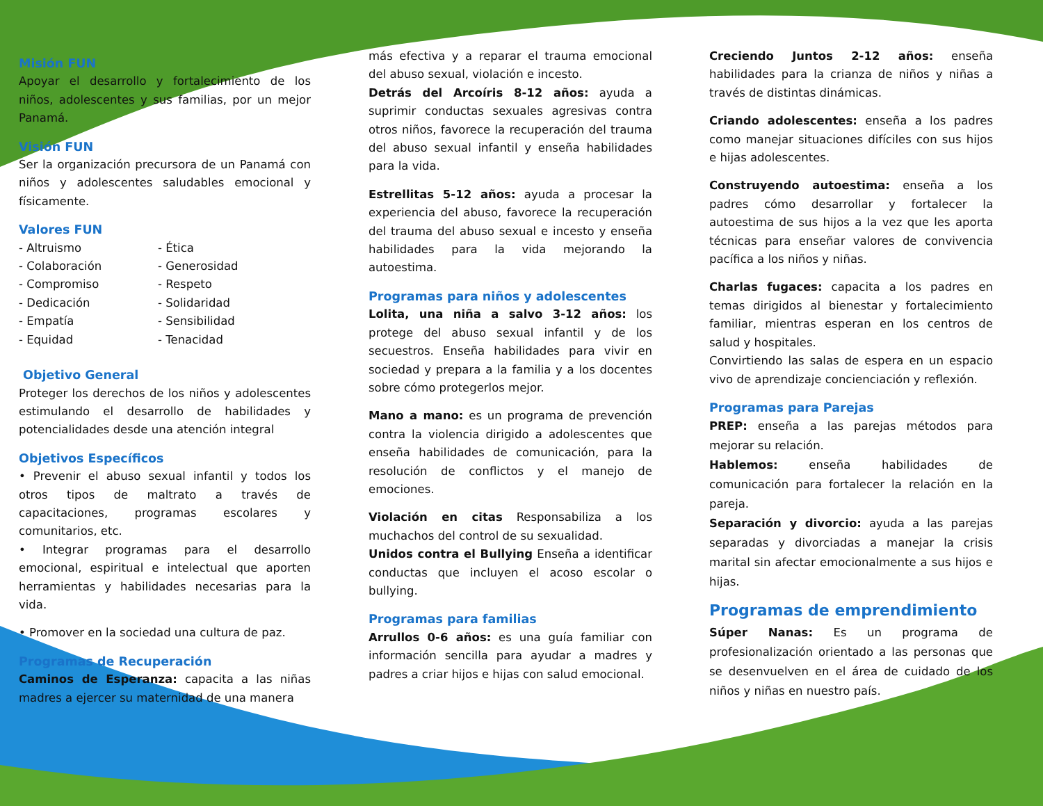Misión FUN
Apoyar el desarrollo y fortalecimiento de los niños, adolescentes y sus familias, por un mejor Panamá.
Visión FUN
Ser la organización precursora de un Panamá con niños y adolescentes saludables emocional y físicamente.
Valores FUN
- Altruismo - Ética - Colaboración - Generosidad - Compromiso - Respeto - Dedicación - Solidaridad - Empatía - Sensibilidad - Equidad - Tenacidad
Objetivo General
Proteger los derechos de los niños y adolescentes estimulando el desarrollo de habilidades y potencialidades desde una atención integral
Objetivos Específicos
• Prevenir el abuso sexual infantil y todos los otros tipos de maltrato a través de capacitaciones, programas escolares y comunitarios, etc.
• Integrar programas para el desarrollo emocional, espiritual e intelectual que aporten herramientas y habilidades necesarias para la vida.
• Promover en la sociedad una cultura de paz.
Programas de Recuperación
Caminos de Esperanza: capacita a las niñas madres a ejercer su maternidad de una manera
más efectiva y a reparar el trauma emocional del abuso sexual, violación e incesto.
Detrás del Arcoíris 8-12 años: ayuda a suprimir conductas sexuales agresivas contra otros niños, favorece la recuperación del trauma del abuso sexual infantil y enseña habilidades para la vida.
Estrellitas 5-12 años: ayuda a procesar la experiencia del abuso, favorece la recuperación del trauma del abuso sexual e incesto y enseña habilidades para la vida mejorando la autoestima.
Programas para niños y adolescentes
Lolita, una niña a salvo 3-12 años: los protege del abuso sexual infantil y de los secuestros. Enseña habilidades para vivir en sociedad y prepara a la familia y a los docentes sobre cómo protegerlos mejor.
Mano a mano: es un programa de prevención contra la violencia dirigido a adolescentes que enseña habilidades de comunicación, para la resolución de conflictos y el manejo de emociones.
Violación en citas Responsabiliza a los muchachos del control de su sexualidad.
Unidos contra el Bullying Enseña a identificar conductas que incluyen el acoso escolar o bullying.
Programas para familias
Arrullos 0-6 años: es una guía familiar con información sencilla para ayudar a madres y padres a criar hijos e hijas con salud emocional.
Creciendo Juntos 2-12 años: enseña habilidades para la crianza de niños y niñas a través de distintas dinámicas.
Criando adolescentes: enseña a los padres como manejar situaciones difíciles con sus hijos e hijas adolescentes.
Construyendo autoestima: enseña a los padres cómo desarrollar y fortalecer la autoestima de sus hijos a la vez que les aporta técnicas para enseñar valores de convivencia pacífica a los niños y niñas.
Charlas fugaces: capacita a los padres en temas dirigidos al bienestar y fortalecimiento familiar, mientras esperan en los centros de salud y hospitales.
Convirtiendo las salas de espera en un espacio vivo de aprendizaje concienciación y reflexión.
Programas para Parejas
PREP: enseña a las parejas métodos para mejorar su relación.
Hablemos: enseña habilidades de comunicación para fortalecer la relación en la pareja.
Separación y divorcio: ayuda a las parejas separadas y divorciadas a manejar la crisis marital sin afectar emocionalmente a sus hijos e hijas.
Programas de emprendimiento
Súper Nanas: Es un programa de profesionalización orientado a las personas que se desenvuelven en el área de cuidado de los niños y niñas en nuestro país.